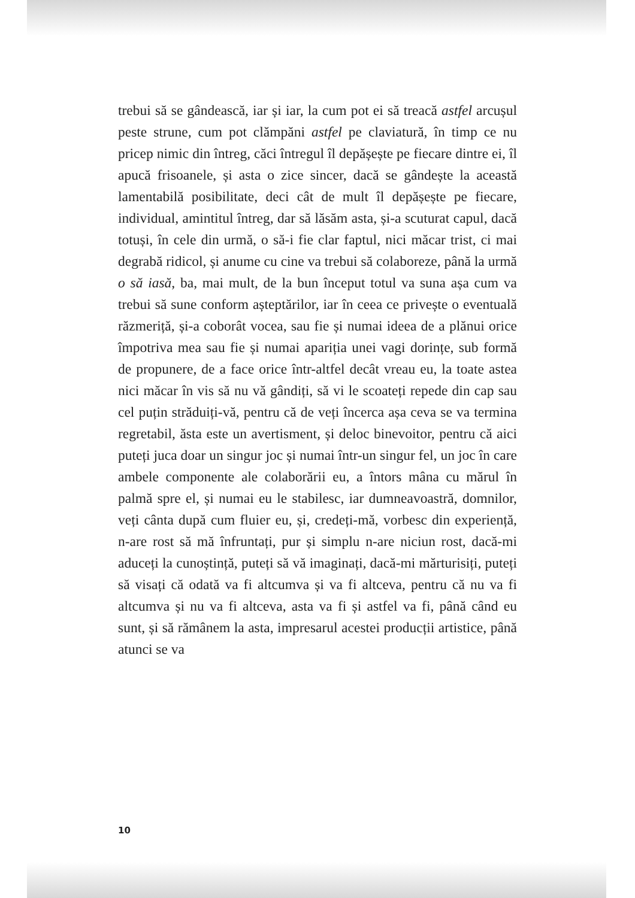trebui să se gândească, iar și iar, la cum pot ei să treacă astfel arcușul peste strune, cum pot clămpăni astfel pe claviatură, în timp ce nu pricep nimic din întreg, căci întregul îl depășește pe fiecare dintre ei, îl apucă frisoanele, și asta o zice sincer, dacă se gândește la această lamentabilă posibilitate, deci cât de mult îl depășește pe fiecare, individual, amintitul întreg, dar să lăsăm asta, și-a scuturat capul, dacă totuși, în cele din urmă, o să-i fie clar faptul, nici măcar trist, ci mai degrabă ridicol, și anume cu cine va trebui să colaboreze, până la urmă o să iasă, ba, mai mult, de la bun început totul va suna așa cum va trebui să sune conform așteptărilor, iar în ceea ce privește o eventuală răzmeriță, și-a coborât vocea, sau fie și numai ideea de a plănui orice împotriva mea sau fie și numai apariția unei vagi dorințe, sub formă de propunere, de a face orice într-altfel decât vreau eu, la toate astea nici măcar în vis să nu vă gândiți, să vi le scoateți repede din cap sau cel puțin străduiți-vă, pentru că de veți încerca așa ceva se va termina regretabil, ăsta este un avertisment, și deloc binevoitor, pentru că aici puteți juca doar un singur joc și numai într-un singur fel, un joc în care ambele componente ale colaborării eu, a întors mâna cu mărul în palmă spre el, și numai eu le stabilesc, iar dumneavoastră, domnilor, veți cânta după cum fluier eu, și, credeți-mă, vorbesc din experiență, n-are rost să mă înfruntați, pur și simplu n-are niciun rost, dacă-mi aduceți la cunoștință, puteți să vă imaginați, dacă-mi mărturisiți, puteți să visați că odată va fi altcumva și va fi altceva, pentru că nu va fi altcumva și nu va fi altceva, asta va fi și astfel va fi, până când eu sunt, și să rămânem la asta, impresarul acestei producții artistice, până atunci se va
10